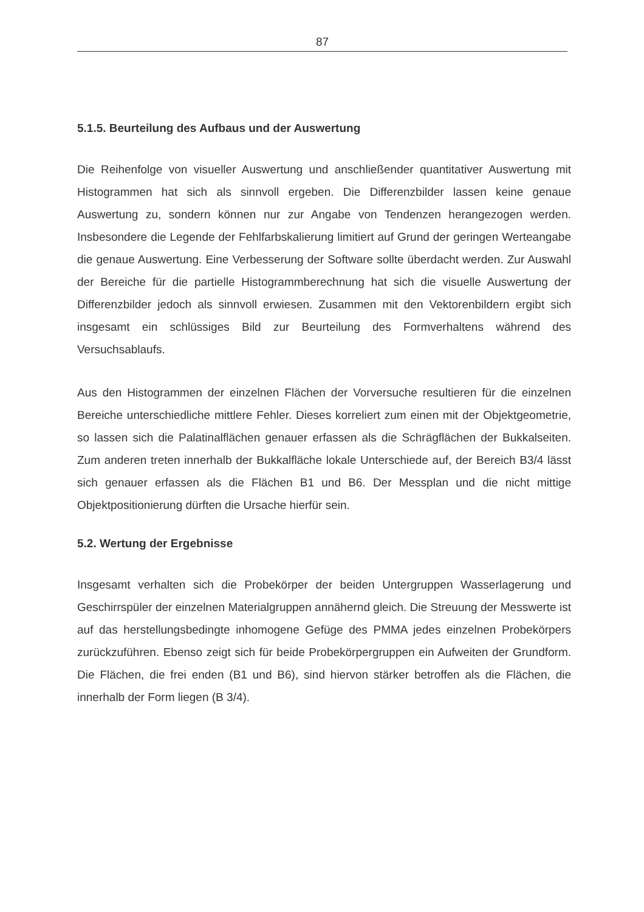87
5.1.5. Beurteilung des Aufbaus und der Auswertung
Die Reihenfolge von visueller Auswertung und anschließender quantitativer Auswertung mit Histogrammen hat sich als sinnvoll ergeben. Die Differenzbilder lassen keine genaue Auswertung zu, sondern können nur zur Angabe von Tendenzen herangezogen werden. Insbesondere die Legende der Fehlfarbskalierung limitiert auf Grund der geringen Werteangabe die genaue Auswertung. Eine Verbesserung der Software sollte überdacht werden. Zur Auswahl der Bereiche für die partielle Histogrammberechnung hat sich die visuelle Auswertung der Differenzbilder jedoch als sinnvoll erwiesen. Zusammen mit den Vektorenbildern ergibt sich insgesamt ein schlüssiges Bild zur Beurteilung des Formverhaltens während des Versuchsablaufs.
Aus den Histogrammen der einzelnen Flächen der Vorversuche resultieren für die einzelnen Bereiche unterschiedliche mittlere Fehler. Dieses korreliert zum einen mit der Objektgeometrie, so lassen sich die Palatinalflächen genauer erfassen als die Schrägflächen der Bukkalseiten. Zum anderen treten innerhalb der Bukkalfläche lokale Unterschiede auf, der Bereich B3/4 lässt sich genauer erfassen als die Flächen B1 und B6. Der Messplan und die nicht mittige Objektpositionierung dürften die Ursache hierfür sein.
5.2. Wertung der Ergebnisse
Insgesamt verhalten sich die Probekörper der beiden Untergruppen Wasserlagerung und Geschirrspüler der einzelnen Materialgruppen annähernd gleich. Die Streuung der Messwerte ist auf das herstellungsbedingte inhomogene Gefüge des PMMA jedes einzelnen Probekörpers zurückzuführen. Ebenso zeigt sich für beide Probekörpergruppen ein Aufweiten der Grundform. Die Flächen, die frei enden (B1 und B6), sind hiervon stärker betroffen als die Flächen, die innerhalb der Form liegen (B 3/4).